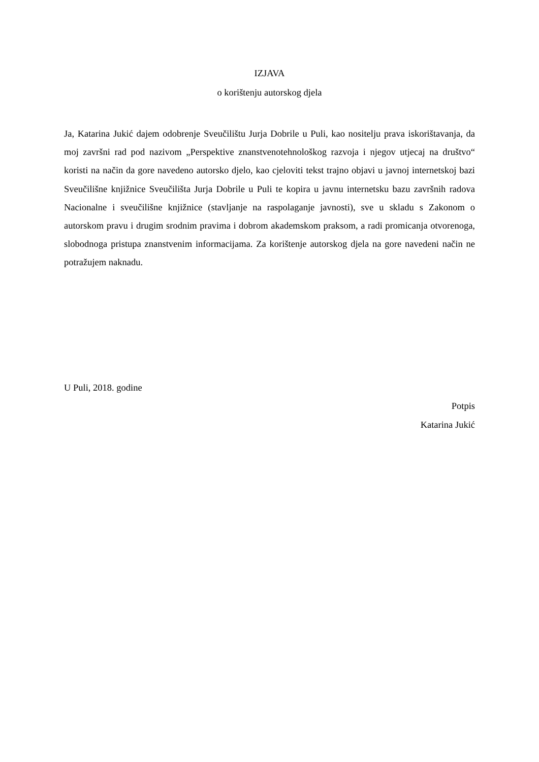IZJAVA
o korištenju autorskog djela
Ja, Katarina Jukić dajem odobrenje Sveučilištu Jurja Dobrile u Puli, kao nositelju prava iskorištavanja, da moj završni rad pod nazivom „Perspektive znanstvenotehnološkog razvoja i njegov utjecaj na društvo“ koristi na način da gore navedeno autorsko djelo, kao cjeloviti tekst trajno objavi u javnoj internetskoj bazi Sveučilišne knjižnice Sveučilišta Jurja Dobrile u Puli te kopira u javnu internetsku bazu završnih radova Nacionalne i sveučilišne knjižnice (stavljanje na raspolaganje javnosti), sve u skladu s Zakonom o autorskom pravu i drugim srodnim pravima i dobrom akademskom praksom, a radi promicanja otvorenoga, slobodnoga pristupa znanstvenim informacijama. Za korištenje autorskog djela na gore navedeni način ne potražujem naknadu.
U Puli, 2018. godine
Potpis
Katarina Jukić